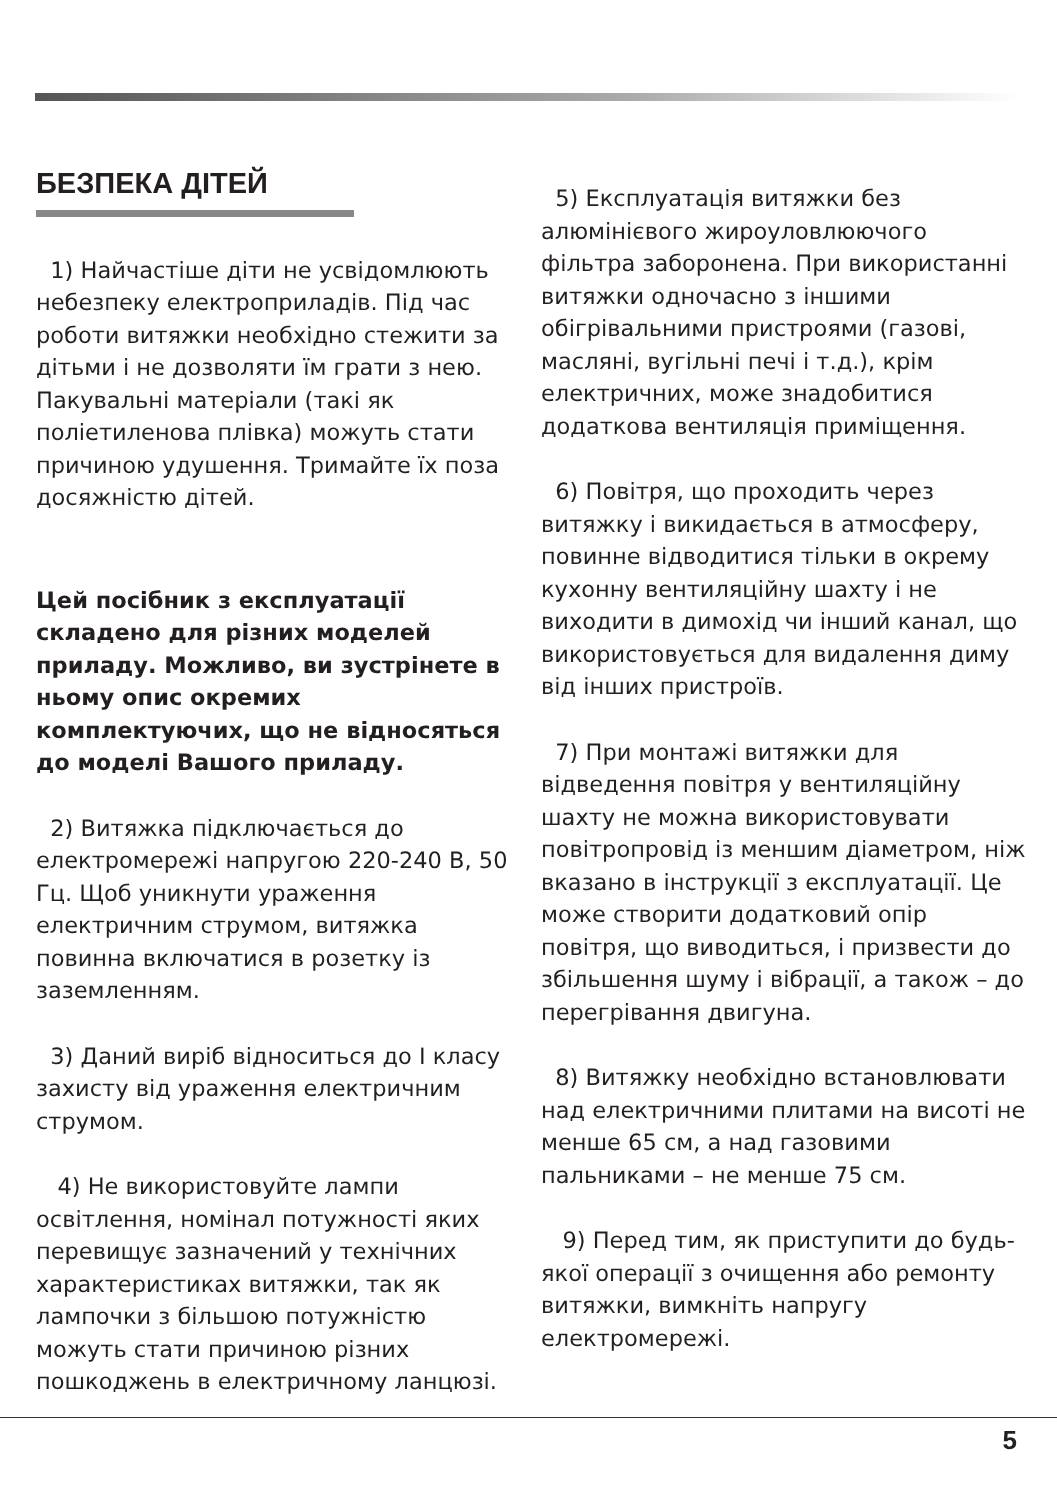БЕЗПЕКА ДІТЕЙ
1) Найчастіше діти не усвідомлюють небезпеку електроприладів. Під час роботи витяжки необхідно стежити за дітьми і не дозволяти їм грати з нею. Пакувальні матеріали (такі як поліетиленова плівка) можуть стати причиною удушення. Тримайте їх поза досяжністю дітей.
Цей посібник з експлуатації складено для різних моделей приладу. Можливо, ви зустрінете в ньому опис окремих комплектуючих, що не відносяться до моделі Вашого приладу.
2) Витяжка підключається до електромережі напругою 220-240 В, 50 Гц. Щоб уникнути ураження електричним струмом, витяжка повинна включатися в розетку із заземленням.
3) Даний виріб відноситься до I класу захисту від ураження електричним струмом.
4) Не використовуйте лампи освітлення, номінал потужності яких перевищує зазначений у технічних характеристиках витяжки, так як лампочки з більшою потужністю можуть стати причиною різних пошкоджень в електричному ланцюзі.
5) Експлуатація витяжки без алюмінієвого жироуловлюючого фільтра заборонена. При використанні витяжки одночасно з іншими обігрівальними пристроями (газові, масляні, вугільні печі і т.д.), крім електричних, може знадобитися додаткова вентиляція приміщення.
6) Повітря, що проходить через витяжку і викидається в атмосферу, повинне відводитися тільки в окрему кухонну вентиляційну шахту і не виходити в димохід чи інший канал, що використовується для видалення диму від інших пристроїв.
7) При монтажі витяжки для відведення повітря у вентиляційну шахту не можна використовувати повітропровід із меншим діаметром, ніж вказано в інструкції з експлуатації. Це може створити додатковий опір повітря, що виводиться, і призвести до збільшення шуму і вібрації, а також – до перегрівання двигуна.
8) Витяжку необхідно встановлювати над електричними плитами на висоті не менше 65 см, а над газовими пальниками – не менше 75 см.
9) Перед тим, як приступити до будь-якої операції з очищення або ремонту витяжки, вимкніть напругу електромережі.
5